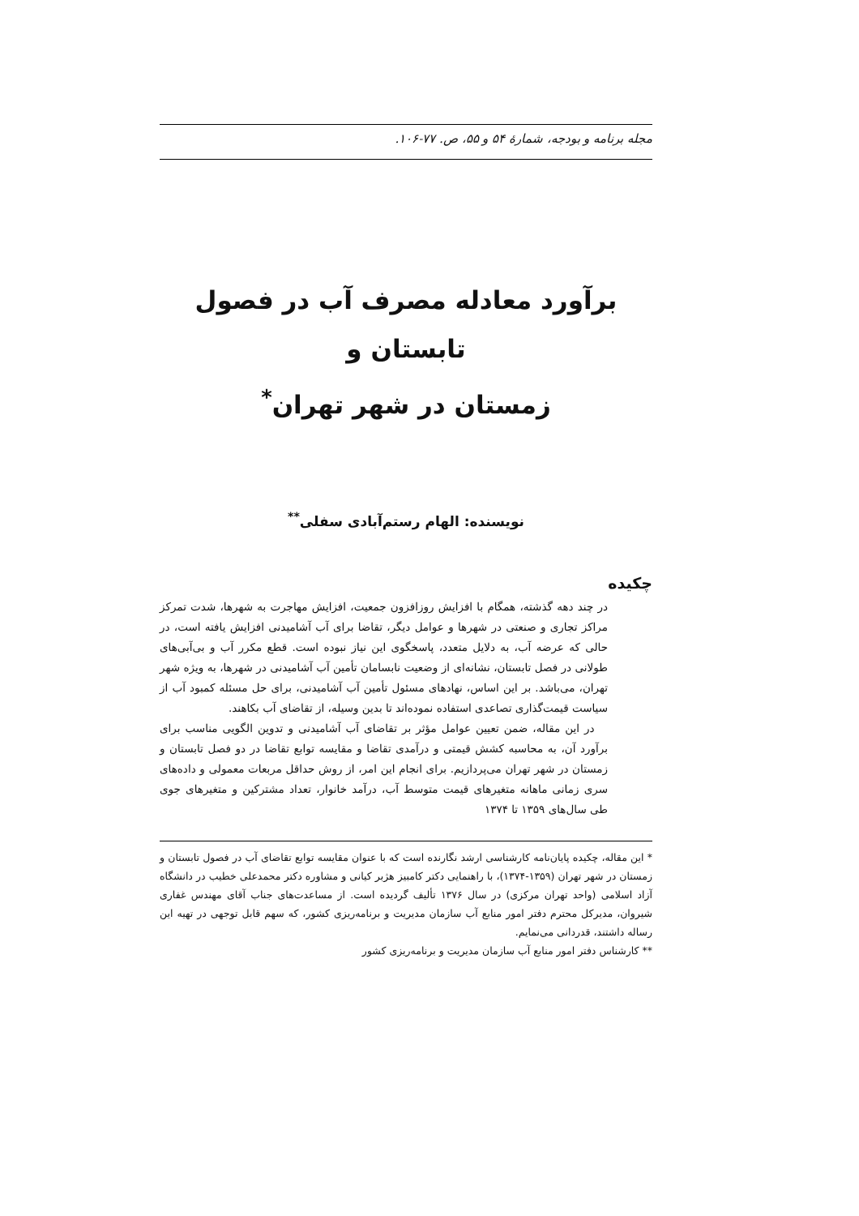مجله برنامه و بودجه، شمارهٔ ۵۴ و ۵۵، ص. ۷۷-۱۰۶.
برآورد معادله مصرف آب در فصول تابستان و
زمستان در شهر تهران<sup>*</sup>
نویسنده: الهام رستم‌آبادی سفلی<sup>**</sup>
چکیده
در چند دهه گذشته، همگام با افزایش روزافزون جمعیت، افزایش مهاجرت به شهرها، شدت تمرکز مراکز تجاری و صنعتی در شهرها و عوامل دیگر، تقاضا برای آب آشامیدنی افزایش یافته است، در حالی که عرضه آب، به دلایل متعدد، پاسخگوی این نیاز نبوده است. قطع مکرر آب و بی‌آبی‌های طولانی در فصل تابستان، نشانه‌ای از وضعیت نابسامان تأمین آب آشامیدنی در شهرها، به ویژه شهر تهران، می‌باشد. بر این اساس، نهادهای مسئول تأمین آب آشامیدنی، برای حل مسئله کمبود آب از سیاست قیمت‌گذاری تصاعدی استفاده نموده‌اند تا بدین وسیله، از تقاضای آب بکاهند.
در این مقاله، ضمن تعیین عوامل مؤثر بر تقاضای آب آشامیدنی و تدوین الگویی مناسب برای برآورد آن، به محاسبه کشش قیمتی و درآمدی تقاضا و مقایسه توابع تقاضا در دو فصل تابستان و زمستان در شهر تهران می‌پردازیم. برای انجام این امر، از روش حداقل مربعات معمولی و داده‌های سری زمانی ماهانه متغیرهای قیمت متوسط آب، درآمد خانوار، تعداد مشترکین و متغیرهای جوی طی سال‌های ۱۳۵۹ تا ۱۳۷۴
* این مقاله، چکیده پایان‌نامه کارشناسی ارشد نگارنده است که با عنوان مقایسه توابع تقاضای آب در فصول تابستان و زمستان در شهر تهران (۱۳۵۹-۱۳۷۴)، با راهنمایی دکتر کامبیز هژبر کیانی و مشاوره دکتر محمدعلی خطیب در دانشگاه آزاد اسلامی (واحد تهران مرکزی) در سال ۱۳۷۶ تألیف گردیده است. از مساعدت‌های جناب آقای مهندس غفاری شیروان، مدیرکل محترم دفتر امور منابع آب سازمان مدیریت و برنامه‌ریزی کشور، که سهم قابل توجهی در تهیه این رساله داشتند، قدردانی می‌نمایم.
** کارشناس دفتر امور منابع آب سازمان مدیریت و برنامه‌ریزی کشور